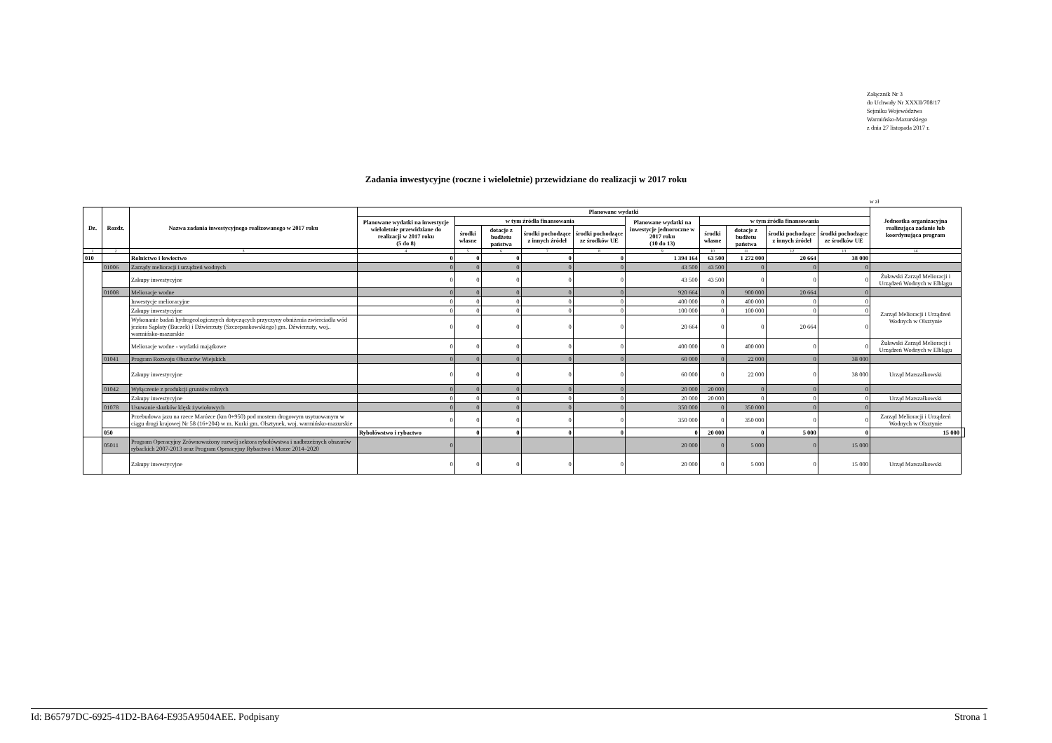Załącznik Nr 3
do Uchwały Nr XXXII/708/17
Sejmiku Województwa
Warmińsko-Mazurskiego
z dnia 27 listopada 2017 r.
Zadania inwestycyjne (roczne i wieloletnie) przewidziane do realizacji w 2017 roku
w zł
| Dz. | Rozdz. | Nazwa zadania inwestycyjnego realizowanego w 2017 roku | Planowane wydatki | | | | | | | | | | Jednostka organizacyjna realizująca zadanie lub koordynująca program | |
| --- | --- | --- | --- | --- | --- | --- | --- | --- | --- | --- | --- | --- | --- | --- |
| | | | Planowane wydatki na inwestycje wieloletnie przewidziane do realizacji w 2017 roku (5 do 8) | w tym źródła finansowania | | | | Planowane wydatki na inwestycje jednoroczne w 2017 roku (10 do 13) | w tym źródła finansowania | | | | | |
| | | | | środki własne | dotacje z budżetu państwa | środki pochodzące z innych źródeł | środki pochodzące ze środków UE | | środki własne | dotacje z budżetu państwa | środki pochodzące z innych źródeł | środki pochodzące ze środków UE | | |
| 1 | 2 | 3 | 4 | 5 | 6 | 7 | 8 | 9 | 10 | 11 | 12 | 13 | 14 | |
| 010 | | Rolnictwo i łowiectwo | 0 | 0 | 0 | 0 | 0 | 1 394 164 | 63 500 | 1 272 000 | 20 664 | 38 000 | | |
| | 01006 | Zarządy melioracji i urządzeń wodnych | 0 | 0 | 0 | 0 | 0 | 43 500 | 43 500 | 0 | 0 | 0 | | |
| | | Zakupy inwestycyjne | 0 | 0 | 0 | 0 | 0 | 43 500 | 43 500 | 0 | 0 | 0 | Żuławski Zarząd Melioracji i Urządzeń Wodnych w Elblągu | |
| | 01008 | Melioracje wodne | 0 | 0 | 0 | 0 | 0 | 920 664 | 0 | 900 000 | 20 664 | 0 | | |
| | | Inwestycje melioracyjne | 0 | 0 | 0 | 0 | 0 | 400 000 | 0 | 400 000 | 0 | 0 | Zarząd Melioracji i Urządzeń Wodnych w Olsztynie | |
| | | Zakupy inwestycyjne | 0 | 0 | 0 | 0 | 0 | 100 000 | 0 | 100 000 | 0 | 0 | | |
| | | Wykonanie badań hydrogeologicznych dotyczących przyczyny obniżenia zwierciadła wód jeziora Sąpłaty (Buczek) i Dźwierzuty (Szczepankowskiego) gm. Dźwierzuty, woj.. warmińsko-mazurskie | 0 | 0 | 0 | 0 | 0 | 20 664 | 0 | 0 | 20 664 | 0 | | |
| | | Melioracje wodne - wydatki majątkowe | 0 | 0 | 0 | 0 | 0 | 400 000 | 0 | 400 000 | 0 | 0 | Żuławski Zarząd Melioracji i Urządzeń Wodnych w Elblągu | |
| | 01041 | Program Rozwoju Obszarów Wiejskich | 0 | 0 | 0 | 0 | 0 | 60 000 | 0 | 22 000 | 0 | 38 000 | | |
| | | Zakupy inwestycyjne | 0 | 0 | 0 | 0 | 0 | 60 000 | 0 | 22 000 | 0 | 38 000 | Urząd Marszałkowski | |
| | 01042 | Wyłączenie z produkcji gruntów rolnych | 0 | 0 | 0 | 0 | 0 | 20 000 | 20 000 | 0 | 0 | 0 | | |
| | | Zakupy inwestycyjne | 0 | 0 | 0 | 0 | 0 | 20 000 | 20 000 | 0 | 0 | 0 | Urząd Marszałkowski | |
| | 01078 | Usuwanie skutków klęsk żywiołowych | 0 | 0 | 0 | 0 | 0 | 350 000 | 0 | 350 000 | 0 | 0 | | |
| | | Przebudowa jazu na rzece Marózce (km 0+950) pod mostem drogowym usytuowanym w ciągu drogi krajowej Nr 58 (16+204) w m. Kurki gm. Olsztynek, woj. warmińsko-mazurskie | 0 | 0 | 0 | 0 | 0 | 350 000 | 0 | 350 000 | 0 | 0 | Zarząd Melioracji i Urządzeń Wodnych w Olsztynie | |
| | 050 | | Rybołówstwo i rybactwo | 0 | 0 | 0 | 0 | 0 | 20 000 | 0 | 5 000 | 0 | 15 000 | |
| | 05011 | Program Operacyjny Zrównoważony rozwój sektora rybołówstwa i nadbrzeżnych obszarów rybackich 2007-2013 oraz Program Operacyjny Rybactwo i Morze 2014–2020 | 0 | | | | | 20 000 | 0 | 5 000 | 0 | 15 000 | | |
| | | Zakupy inwestycyjne | 0 | 0 | 0 | 0 | 0 | 20 000 | 0 | 5 000 | 0 | 15 000 | Urząd Marszałkowski | |
Id: B65797DC-6925-41D2-BA64-E935A9504AEE. Podpisany Strona 1